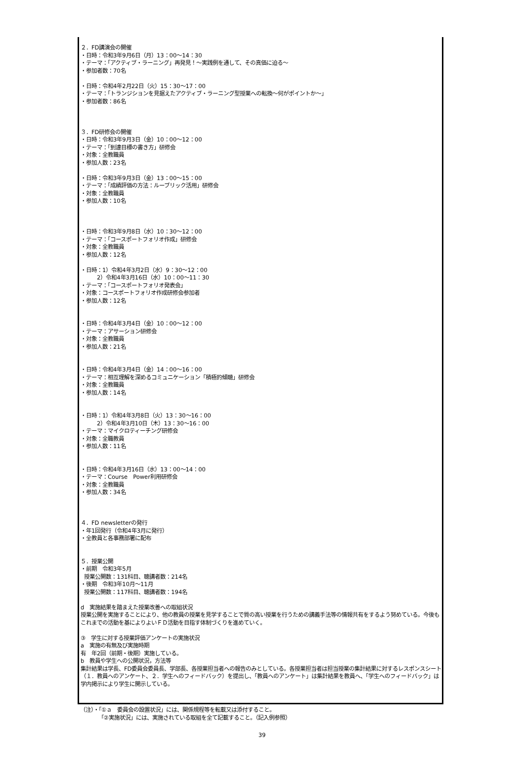２．FD講演会の開催
・日時：令和3年9月6日（月）13：00～14：30
・テーマ：「アクティブ・ラーニング」再発見！～実践例を通して、その真価に迫る～
・参加者数：70名
・日時：令和4年2月22日（火）15：30～17：00
・テーマ：「トランジションを見据えたアクティブ・ラーニング型授業への転換～何がポイントか～」
・参加者数：86名
３．FD研修会の開催
・日時：令和3年9月3日（金）10：00～12：00
・テーマ：「到達目標の書き方」研修会
・対象：全教職員
・参加人数：23名
・日時：令和3年9月3日（金）13：00～15：00
・テーマ：「成績評価の方法：ルーブリック活用」研修会
・対象：全教職員
・参加人数：10名
・日時：令和3年9月8日（水）10：30～12：00
・テーマ：「コースポートフォリオ作成」研修会
・対象：全教職員
・参加人数：12名
・日時：1）令和4年3月2日（水）9：30～12：00
2）令和4年3月16日（水）10：00～11：30
・テーマ：「コースポートフォリオ発表会」
・対象：コースポートフォリオ作成研修会参加者
・参加人数：12名
・日時：令和4年3月4日（金）10：00～12：00
・テーマ：アサーション研修会
・対象：全教職員
・参加人数：21名
・日時：令和4年3月4日（金）14：00～16：00
・テーマ：相互理解を深めるコミュニケーション「積極的傾聴」研修会
・対象：全教職員
・参加人数：14名
・日時：1）令和4年3月8日（火）13：30～16：00
2）令和4年3月10日（木）13：30～16：00
・テーマ：マイクロティーチング研修会
・対象：全職教員
・参加人数：11名
・日時：令和4年3月16日（水）13：00～14：00
・テーマ：Course　Power利用研修会
・対象：全教職員
・参加人数：34名
４．FD newsletterの発行
・年1回発行（令和4年3月に発行）
・全教員と各事務部署に配布
５．授業公開
・前期　令和3年5月
授業公開数：131科目、聴講者数：214名
・後期　令和3年10月～11月
授業公開数：117科目、聴講者数：194名
d　実施結果を踏まえた授業改善への取組状況
授業公開を実施することにより、他の教員の授業を見学することで質の高い授業を行うための講義手法等の情報共有をするよう努めている。今後もこれまでの活動を基によりよいＦＤ活動を目指す体制づくりを進めていく。
③　学生に対する授業評価アンケートの実施状況
a　実施の有無及び実施時期
有　年2回（前期・後期）実施している。
b　教員や学生への公開状況，方法等
集計結果は学長、FD委員会委員長、学部長、各授業担当者への報告のみとしている。各授業担当者は担当授業の集計結果に対するレスポンスシート（１．教員へのアンケート、２．学生へのフィードバック）を提出し、「教員へのアンケート」は集計結果を教員へ、「学生へのフィードバック」は学内掲示により学生に開示している。
（注）・「①ａ　委員会の設置状況」には、関係規程等を転載又は添付すること。
「②実施状況」には、実施されている取組を全て記載すること。（記入例参照）
39